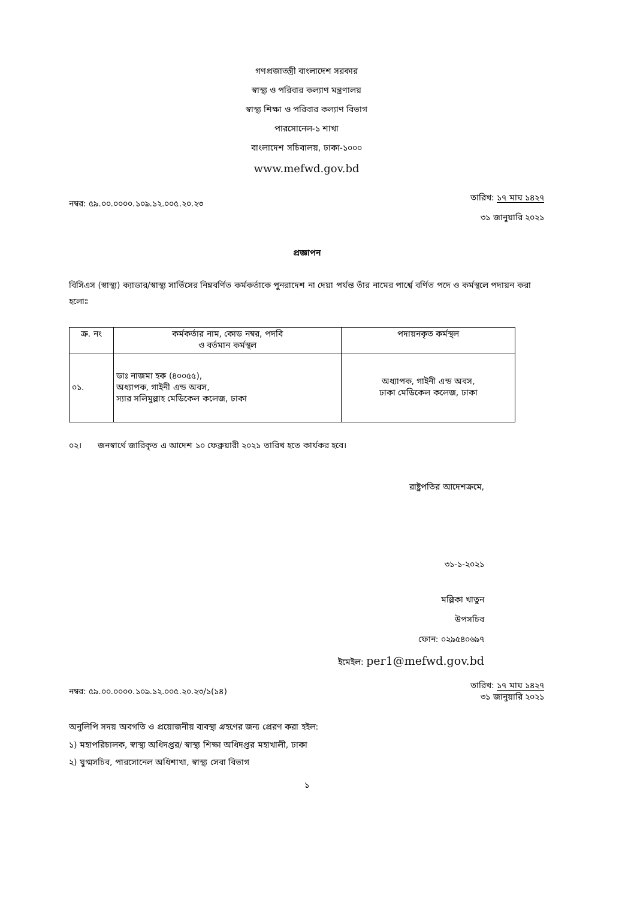গণপ্রজাতন্ত্রী বাংলাদেশ সরকার
স্বাস্থ্য ও পরিবার কল্যাণ মন্ত্রণালয়
স্বাস্থ্য শিক্ষা ও পরিবার কল্যাণ বিভাগ
পারসোনেল-১ শাখা
বাংলাদেশ সচিবালয়, ঢাকা-১০০০
www.mefwd.gov.bd
নম্বর: ৫৯.০০.০০০০.১০৯.১২.০০৫.২০.২৩
তারিখ: ১৭ মাঘ ১৪২৭
৩১ জানুয়ারি ২০২১
প্রজ্ঞাপন
বিসিএস (স্বাস্থ্য) ক্যাডার/স্বাস্থ্য সার্ভিসের নিম্নবর্ণিত কর্মকর্তাকে পুনরাদেশ না দেয়া পর্যন্ত তাঁর নামের পার্শ্বে বর্ণিত পদে ও কর্মস্থলে পদায়ন করা হলোঃ
| ক্র. নং | কর্মকর্তার নাম, কোড নম্বর, পদবি ও বর্তমান কর্মস্থল | পদায়নকৃত কর্মস্থল |
| --- | --- | --- |
| ০১. | ডাঃ নাজমা হক (৪০০৫৫), অধ্যাপক, গাইনী এন্ড অবস, স্যার সলিমুল্লাহ মেডিকেল কলেজ, ঢাকা | অধ্যাপক, গাইনী এন্ড অবস, ঢাকা মেডিকেল কলেজ, ঢাকা |
০২। জনস্বার্থে জারিকৃত এ আদেশ ১০ ফেব্রুয়ারী ২০২১ তারিখ হতে কার্যকর হবে।
রাষ্ট্রপতির আদেশক্রমে,
৩১-১-২০২১
মল্লিকা খাতুন
উপসচিব
ফোন: ০২৯৫৪০৬৯৭
ইমেইল: per1@mefwd.gov.bd
নম্বর: ৫৯.০০.০০০০.১০৯.১২.০০৫.২০.২৩/১(১৪)
তারিখ: ১৭ মাঘ ১৪২৭
৩১ জানুয়ারি ২০২১
অনুলিপি সদয় অবগতি ও প্রয়োজনীয় ব্যবস্থা গ্রহণের জন্য প্রেরণ করা হইল:
১) মহাপরিচালক, স্বাস্থ্য অধিদপ্তর/ স্বাস্থ্য শিক্ষা অধিদপ্তর মহাখালী, ঢাকা
২) যুগ্মসচিব, পারসোনেল অধিশাখা, স্বাস্থ্য সেবা বিভাগ
১